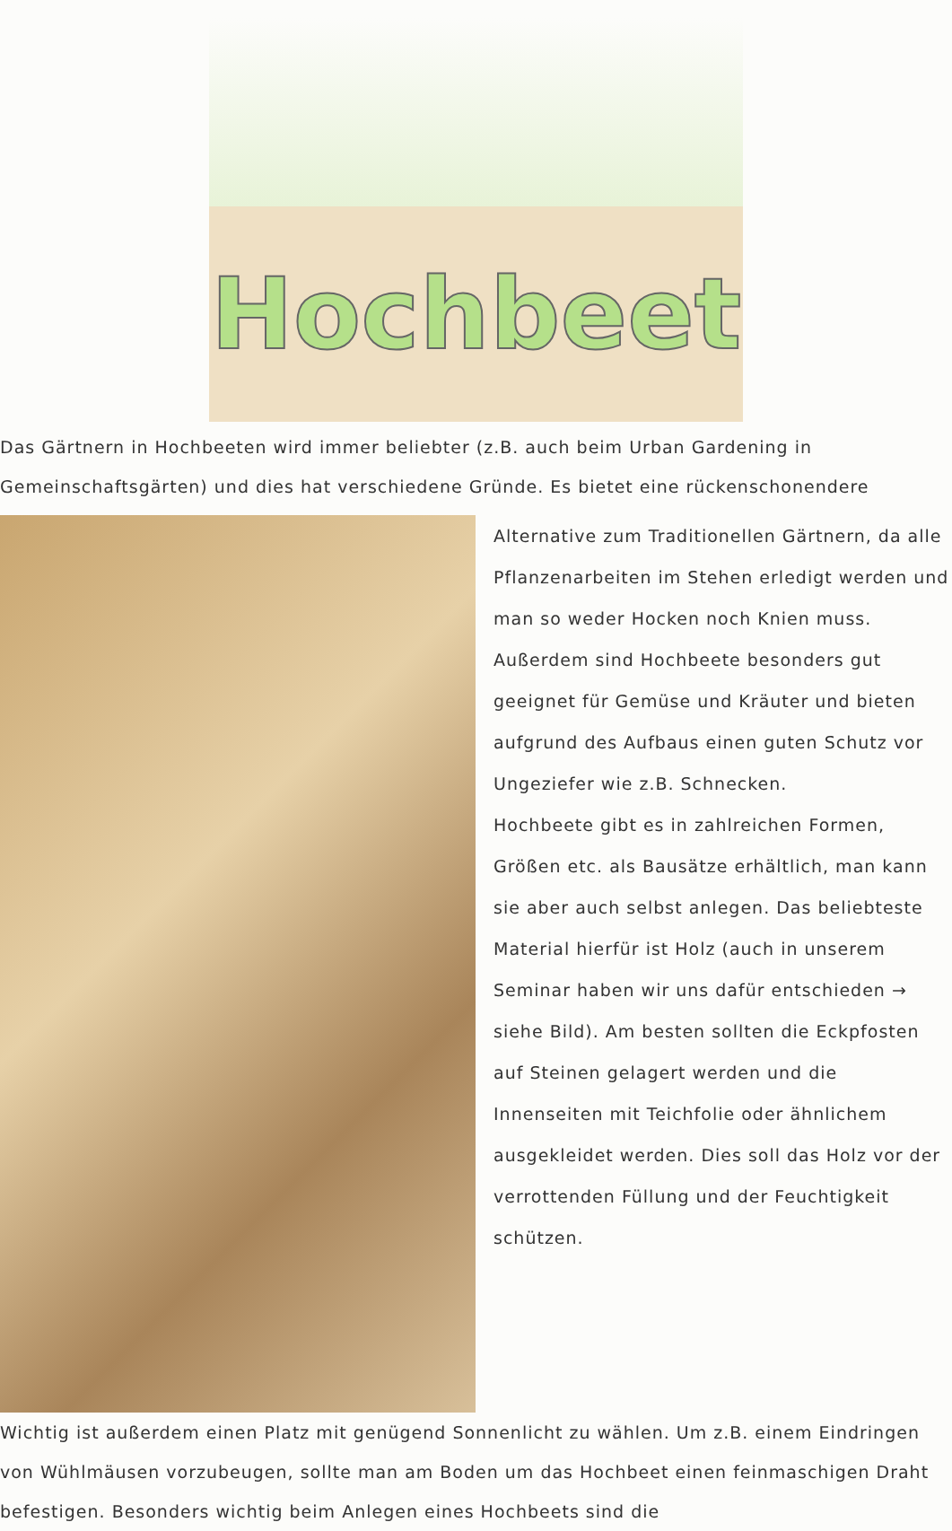Hochbeet
Das Gärtnern in Hochbeeten wird immer beliebter (z.B. auch beim Urban Gardening in Gemeinschaftsgärten) und dies hat verschiedene Gründe. Es bietet eine rückenschonendere
Alternative zum Traditionellen Gärtnern, da alle Pflanzenarbeiten im Stehen erledigt werden und man so weder Hocken noch Knien muss. Außerdem sind Hochbeete besonders gut geeignet für Gemüse und Kräuter und bieten aufgrund des Aufbaus einen guten Schutz vor Ungeziefer wie z.B. Schnecken.
Hochbeete gibt es in zahlreichen Formen, Größen etc. als Bausätze erhältlich, man kann sie aber auch selbst anlegen. Das beliebteste Material hierfür ist Holz (auch in unserem Seminar haben wir uns dafür entschieden → siehe Bild). Am besten sollten die Eckpfosten auf Steinen gelagert werden und die Innenseiten mit Teichfolie oder ähnlichem ausgekleidet werden. Dies soll das Holz vor der verrottenden Füllung und der Feuchtigkeit schützen.
Wichtig ist außerdem einen Platz mit genügend Sonnenlicht zu wählen. Um z.B. einem Eindringen von Wühlmäusen vorzubeugen, sollte man am Boden um das Hochbeet einen feinmaschigen Draht befestigen. Besonders wichtig beim Anlegen eines Hochbeets sind die